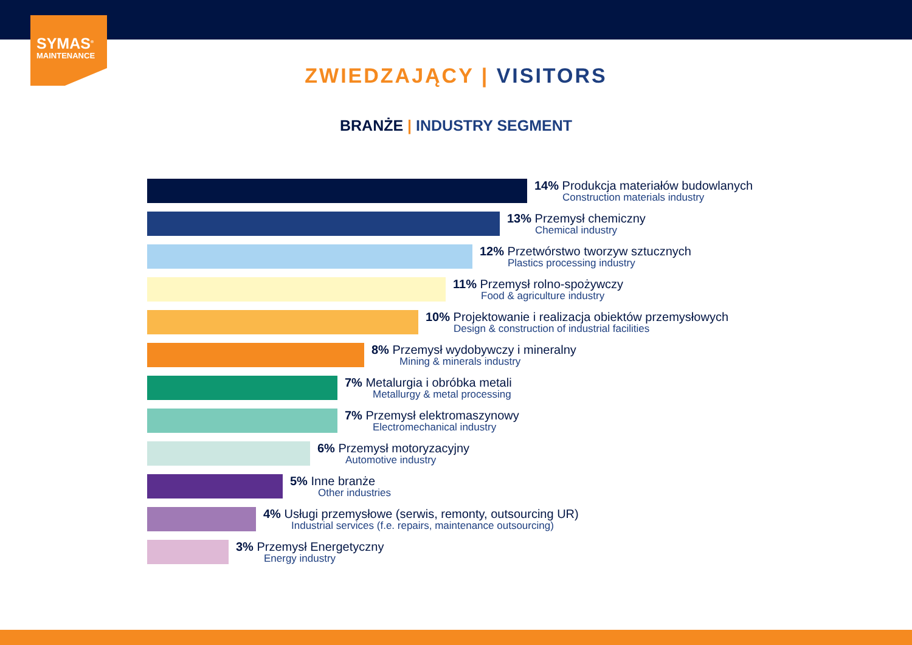SYMAS<sup>®</sup>
MAINTENANCE
ZWIEDZAJĄCY | VISITORS
BRANŻE | INDUSTRY SEGMENT
14% Produkcja materiałów budowlanych
Construction materials industry
13% Przemysł chemiczny
Chemical industry
12% Przetwórstwo tworzyw sztucznych
Plastics processing industry
11% Przemysł rolno-spożywczy
Food & agriculture industry
10% Projektowanie i realizacja obiektów przemysłowych
Design & construction of industrial facilities
8% Przemysł wydobywczy i mineralny
Mining & minerals industry
7% Metalurgia i obróbka metali
Metallurgy & metal processing
7% Przemysł elektromaszynowy
Electromechanical industry
6% Przemysł motoryzacyjny
Automotive industry
5% Inne branże
Other industries
4% Usługi przemysłowe (serwis, remonty, outsourcing UR)
Industrial services (f.e. repairs, maintenance outsourcing)
3% Przemysł Energetyczny
Energy industry